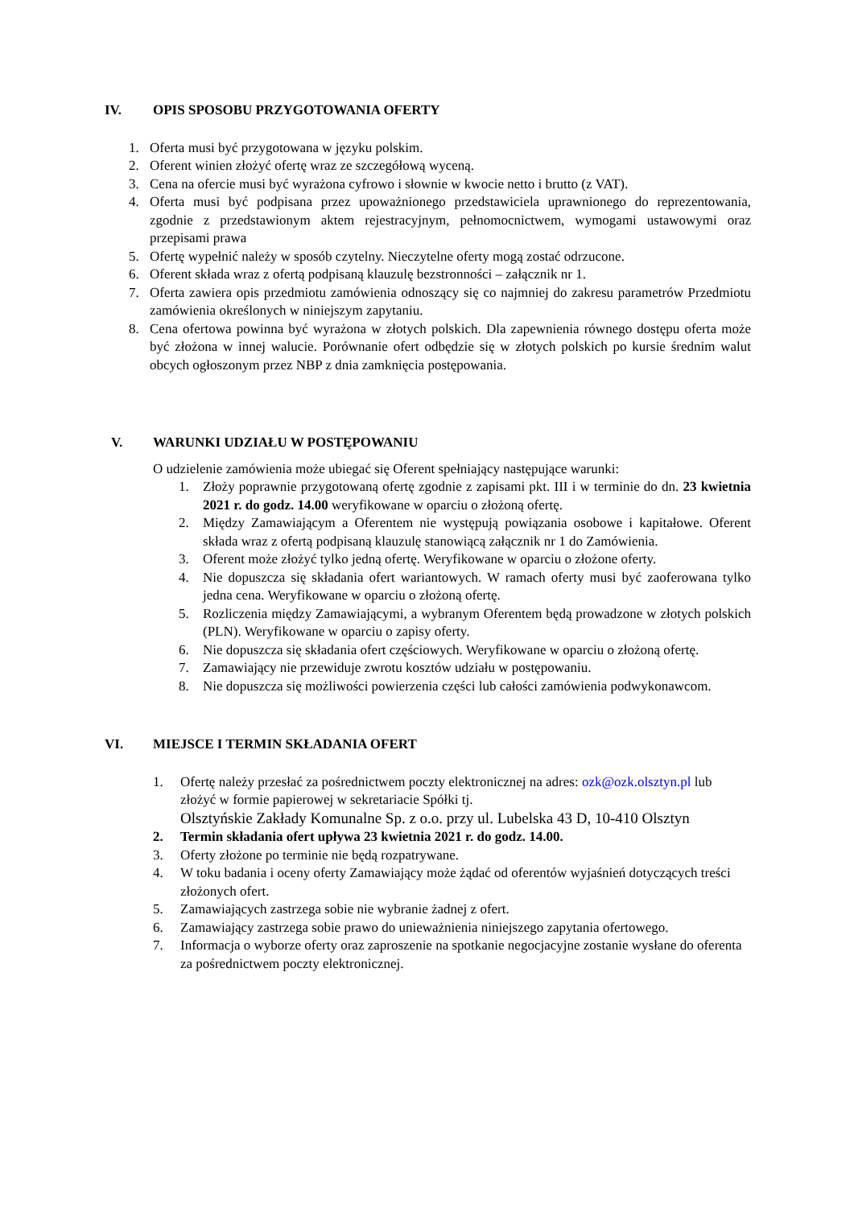IV. OPIS SPOSOBU PRZYGOTOWANIA OFERTY
1. Oferta musi być przygotowana w języku polskim.
2. Oferent winien złożyć ofertę wraz ze szczegółową wyceną.
3. Cena na ofercie musi być wyrażona cyfrowo i słownie w kwocie netto i brutto (z VAT).
4. Oferta musi być podpisana przez upoważnionego przedstawiciela uprawnionego do reprezentowania, zgodnie z przedstawionym aktem rejestracyjnym, pełnomocnictwem, wymogami ustawowymi oraz przepisami prawa
5. Ofertę wypełnić należy w sposób czytelny. Nieczytelne oferty mogą zostać odrzucone.
6. Oferent składa wraz z ofertą podpisaną klauzulę bezstronności – załącznik nr 1.
7. Oferta zawiera opis przedmiotu zamówienia odnoszący się co najmniej do zakresu parametrów Przedmiotu zamówienia określonych w niniejszym zapytaniu.
8. Cena ofertowa powinna być wyrażona w złotych polskich. Dla zapewnienia równego dostępu oferta może być złożona w innej walucie. Porównanie ofert odbędzie się w złotych polskich po kursie średnim walut obcych ogłoszonym przez NBP z dnia zamknięcia postępowania.
V. WARUNKI UDZIAŁU W POSTĘPOWANIU
O udzielenie zamówienia może ubiegać się Oferent spełniający następujące warunki:
1. Złoży poprawnie przygotowaną ofertę zgodnie z zapisami pkt. III i w terminie do dn. 23 kwietnia 2021 r. do godz. 14.00 weryfikowane w oparciu o złożoną ofertę.
2. Między Zamawiającym a Oferentem nie występują powiązania osobowe i kapitałowe. Oferent składa wraz z ofertą podpisaną klauzulę stanowiącą załącznik nr 1 do Zamówienia.
3. Oferent może złożyć tylko jedną ofertę. Weryfikowane w oparciu o złożone oferty.
4. Nie dopuszcza się składania ofert wariantowych. W ramach oferty musi być zaoferowana tylko jedna cena. Weryfikowane w oparciu o złożoną ofertę.
5. Rozliczenia między Zamawiającymi, a wybranym Oferentem będą prowadzone w złotych polskich (PLN). Weryfikowane w oparciu o zapisy oferty.
6. Nie dopuszcza się składania ofert częściowych. Weryfikowane w oparciu o złożoną ofertę.
7. Zamawiający nie przewiduje zwrotu kosztów udziału w postępowaniu.
8. Nie dopuszcza się możliwości powierzenia części lub całości zamówienia podwykonawcom.
VI. MIEJSCE I TERMIN SKŁADANIA OFERT
1. Ofertę należy przesłać za pośrednictwem poczty elektronicznej na adres: ozk@ozk.olsztyn.pl lub złożyć w formie papierowej w sekretariacie Spółki tj.
Olsztyńskie Zakłady Komunalne Sp. z o.o. przy ul. Lubelska 43 D, 10-410 Olsztyn
2. Termin składania ofert upływa 23 kwietnia 2021 r. do godz. 14.00.
3. Oferty złożone po terminie nie będą rozpatrywane.
4. W toku badania i oceny oferty Zamawiający może żądać od oferentów wyjaśnień dotyczących treści złożonych ofert.
5. Zamawiających zastrzega sobie nie wybranie żadnej z ofert.
6. Zamawiający zastrzega sobie prawo do unieważnienia niniejszego zapytania ofertowego.
7. Informacja o wyborze oferty oraz zaproszenie na spotkanie negocjacyjne zostanie wysłane do oferenta za pośrednictwem poczty elektronicznej.